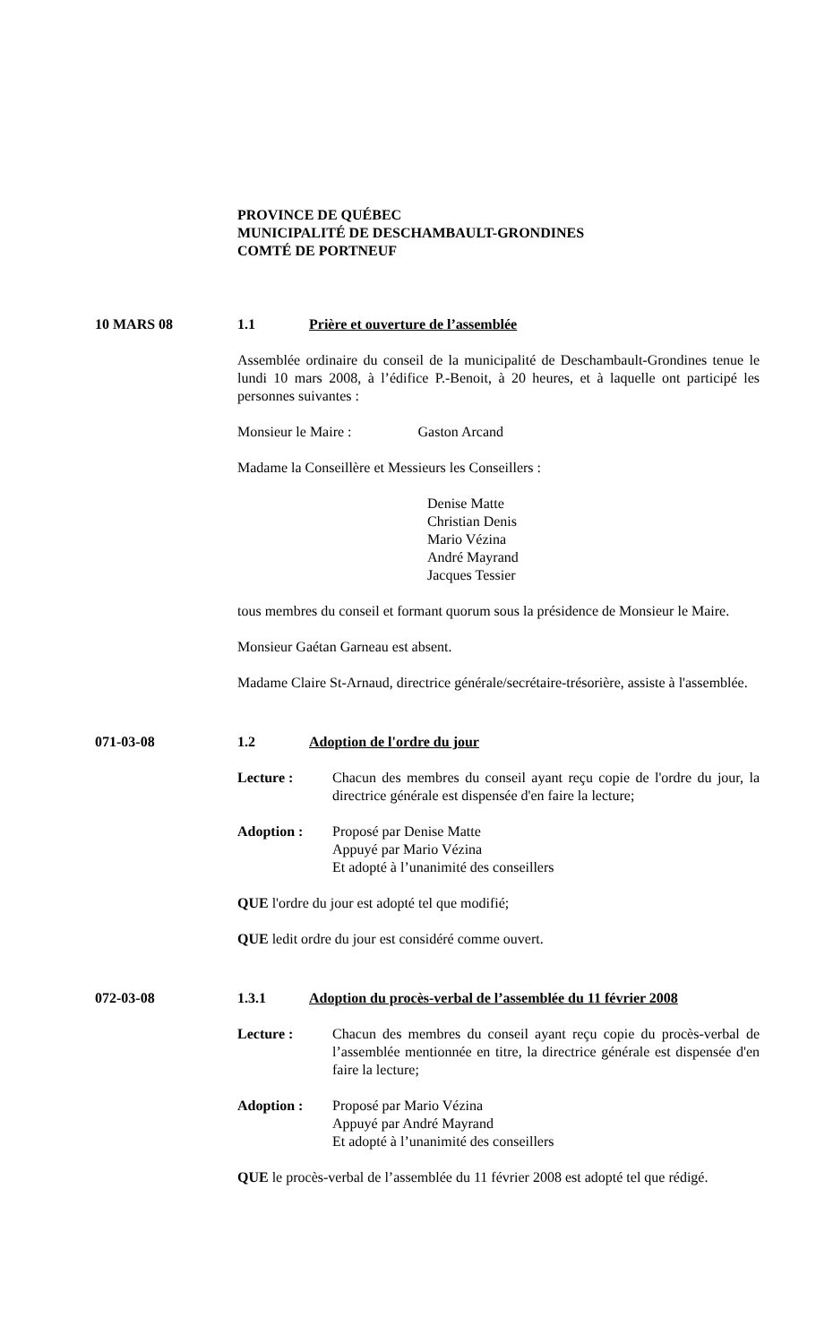PROVINCE DE QUÉBEC
MUNICIPALITÉ DE DESCHAMBAULT-GRONDINES
COMTÉ DE PORTNEUF
10 MARS 08 1.1 Prière et ouverture de l’assemblée
Assemblée ordinaire du conseil de la municipalité de Deschambault-Grondines tenue le lundi 10 mars 2008, à l’édifice P.-Benoit, à 20 heures, et à laquelle ont participé les personnes suivantes :
Monsieur le Maire : Gaston Arcand
Madame la Conseillère et Messieurs les Conseillers :
Denise Matte
Christian Denis
Mario Vézina
André Mayrand
Jacques Tessier
tous membres du conseil et formant quorum sous la présidence de Monsieur le Maire.
Monsieur Gaétan Garneau est absent.
Madame Claire St-Arnaud, directrice générale/secrétaire-trésorière, assiste à l'assemblée.
071-03-08 1.2 Adoption de l'ordre du jour
Lecture : Chacun des membres du conseil ayant reçu copie de l'ordre du jour, la directrice générale est dispensée d'en faire la lecture;
Adoption : Proposé par Denise Matte
Appuyé par Mario Vézina
Et adopté à l’unanimité des conseillers
QUE l'ordre du jour est adopté tel que modifié;
QUE ledit ordre du jour est considéré comme ouvert.
072-03-08 1.3.1 Adoption du procès-verbal de l’assemblée du 11 février 2008
Lecture : Chacun des membres du conseil ayant reçu copie du procès-verbal de l’assemblée mentionnée en titre, la directrice générale est dispensée d'en faire la lecture;
Adoption : Proposé par Mario Vézina
Appuyé par André Mayrand
Et adopté à l’unanimité des conseillers
QUE le procès-verbal de l’assemblée du 11 février 2008 est adopté tel que rédigé.